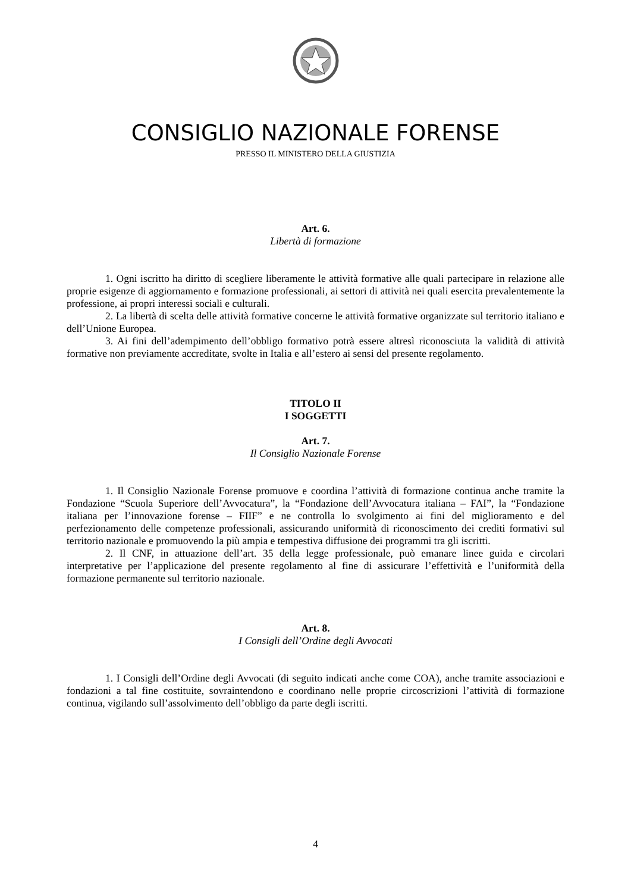CONSIGLIO NAZIONALE FORENSE
PRESSO IL MINISTERO DELLA GIUSTIZIA
Art. 6.
Libertà di formazione
1. Ogni iscritto ha diritto di scegliere liberamente le attività formative alle quali partecipare in relazione alle proprie esigenze di aggiornamento e formazione professionali, ai settori di attività nei quali esercita prevalentemente la professione, ai propri interessi sociali e culturali.
2. La libertà di scelta delle attività formative concerne le attività formative organizzate sul territorio italiano e dell’Unione Europea.
3. Ai fini dell’adempimento dell’obbligo formativo potrà essere altresì riconosciuta la validità di attività formative non previamente accreditate, svolte in Italia e all’estero ai sensi del presente regolamento.
TITOLO II
I SOGGETTI
Art. 7.
Il Consiglio Nazionale Forense
1. Il Consiglio Nazionale Forense promuove e coordina l’attività di formazione continua anche tramite la Fondazione “Scuola Superiore dell’Avvocatura”, la “Fondazione dell’Avvocatura italiana – FAI”, la “Fondazione italiana per l’innovazione forense – FIIF” e ne controlla lo svolgimento ai fini del miglioramento e del perfezionamento delle competenze professionali, assicurando uniformità di riconoscimento dei crediti formativi sul territorio nazionale e promuovendo la più ampia e tempestiva diffusione dei programmi tra gli iscritti.
2. Il CNF, in attuazione dell’art. 35 della legge professionale, può emanare linee guida e circolari interpretative per l’applicazione del presente regolamento al fine di assicurare l’effettività e l’uniformità della formazione permanente sul territorio nazionale.
Art. 8.
I Consigli dell’Ordine degli Avvocati
1. I Consigli dell’Ordine degli Avvocati (di seguito indicati anche come COA), anche tramite associazioni e fondazioni a tal fine costituite, sovraintendono e coordinano nelle proprie circoscrizioni l’attività di formazione continua, vigilando sull’assolvimento dell’obbligo da parte degli iscritti.
4